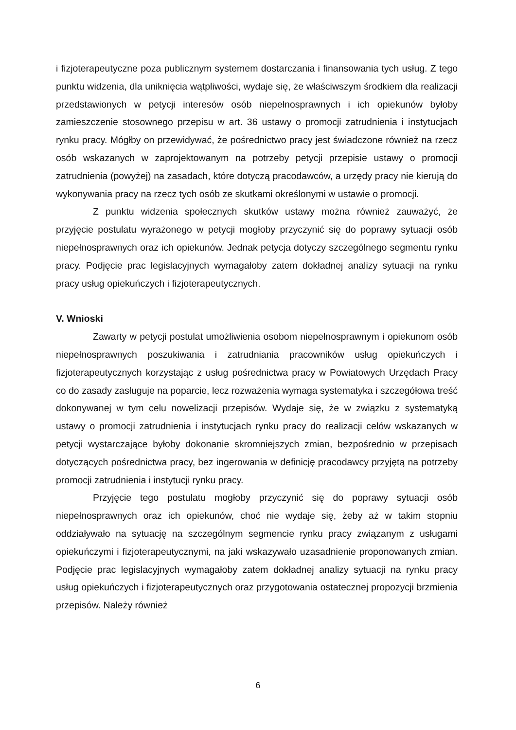i fizjoterapeutyczne poza publicznym systemem dostarczania i finansowania tych usług. Z tego punktu widzenia, dla uniknięcia wątpliwości, wydaje się, że właściwszym środkiem dla realizacji przedstawionych w petycji interesów osób niepełnosprawnych i ich opiekunów byłoby zamieszczenie stosownego przepisu w art. 36 ustawy o promocji zatrudnienia i instytucjach rynku pracy. Mógłby on przewidywać, że pośrednictwo pracy jest świadczone również na rzecz osób wskazanych w zaprojektowanym na potrzeby petycji przepisie ustawy o promocji zatrudnienia (powyżej) na zasadach, które dotyczą pracodawców, a urzędy pracy nie kierują do wykonywania pracy na rzecz tych osób ze skutkami określonymi w ustawie o promocji.
Z punktu widzenia społecznych skutków ustawy można również zauważyć, że przyjęcie postulatu wyrażonego w petycji mogłoby przyczynić się do poprawy sytuacji osób niepełnosprawnych oraz ich opiekunów. Jednak petycja dotyczy szczególnego segmentu rynku pracy. Podjęcie prac legislacyjnych wymagałoby zatem dokładnej analizy sytuacji na rynku pracy usług opiekuńczych i fizjoterapeutycznych.
V. Wnioski
Zawarty w petycji postulat umożliwienia osobom niepełnosprawnym i opiekunom osób niepełnosprawnych poszukiwania i zatrudniania pracowników usług opiekuńczych i fizjoterapeutycznych korzystając z usług pośrednictwa pracy w Powiatowych Urzędach Pracy co do zasady zasługuje na poparcie, lecz rozważenia wymaga systematyka i szczegółowa treść dokonywanej w tym celu nowelizacji przepisów. Wydaje się, że w związku z systematyką ustawy o promocji zatrudnienia i instytucjach rynku pracy do realizacji celów wskazanych w petycji wystarczające byłoby dokonanie skromniejszych zmian, bezpośrednio w przepisach dotyczących pośrednictwa pracy, bez ingerowania w definicję pracodawcy przyjętą na potrzeby promocji zatrudnienia i instytucji rynku pracy.
Przyjęcie tego postulatu mogłoby przyczynić się do poprawy sytuacji osób niepełnosprawnych oraz ich opiekunów, choć nie wydaje się, żeby aż w takim stopniu oddziaływało na sytuację na szczególnym segmencie rynku pracy związanym z usługami opiekuńczymi i fizjoterapeutycznymi, na jaki wskazywało uzasadnienie proponowanych zmian. Podjęcie prac legislacyjnych wymagałoby zatem dokładnej analizy sytuacji na rynku pracy usług opiekuńczych i fizjoterapeutycznych oraz przygotowania ostatecznej propozycji brzmienia przepisów. Należy również
6